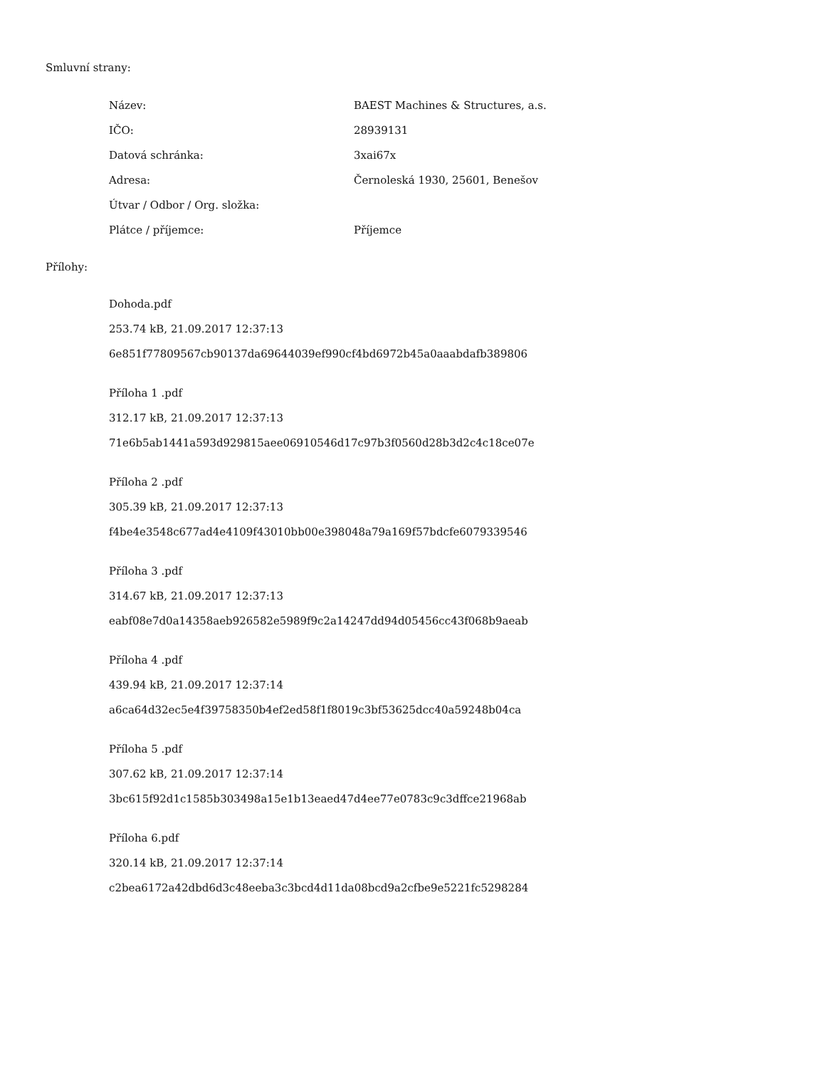Smluvní strany:
| Název: | BAEST Machines & Structures, a.s. |
| IČO: | 28939131 |
| Datová schránka: | 3xai67x |
| Adresa: | Černoleská 1930, 25601, Benešov |
| Útvar / Odbor / Org. složka: | |
| Plátce / příjemce: | Příjemce |
Přílohy:
Dohoda.pdf
253.74 kB, 21.09.2017 12:37:13
6e851f77809567cb90137da69644039ef990cf4bd6972b45a0aaabdafb389806
Příloha 1 .pdf
312.17 kB, 21.09.2017 12:37:13
71e6b5ab1441a593d929815aee06910546d17c97b3f0560d28b3d2c4c18ce07e
Příloha 2 .pdf
305.39 kB, 21.09.2017 12:37:13
f4be4e3548c677ad4e4109f43010bb00e398048a79a169f57bdcfe6079339546
Příloha 3 .pdf
314.67 kB, 21.09.2017 12:37:13
eabf08e7d0a14358aeb926582e5989f9c2a14247dd94d05456cc43f068b9aeab
Příloha 4 .pdf
439.94 kB, 21.09.2017 12:37:14
a6ca64d32ec5e4f39758350b4ef2ed58f1f8019c3bf53625dcc40a59248b04ca
Příloha 5 .pdf
307.62 kB, 21.09.2017 12:37:14
3bc615f92d1c1585b303498a15e1b13eaed47d4ee77e0783c9c3dffce21968ab
Příloha 6.pdf
320.14 kB, 21.09.2017 12:37:14
c2bea6172a42dbd6d3c48eeba3c3bcd4d11da08bcd9a2cfbe9e5221fc5298284